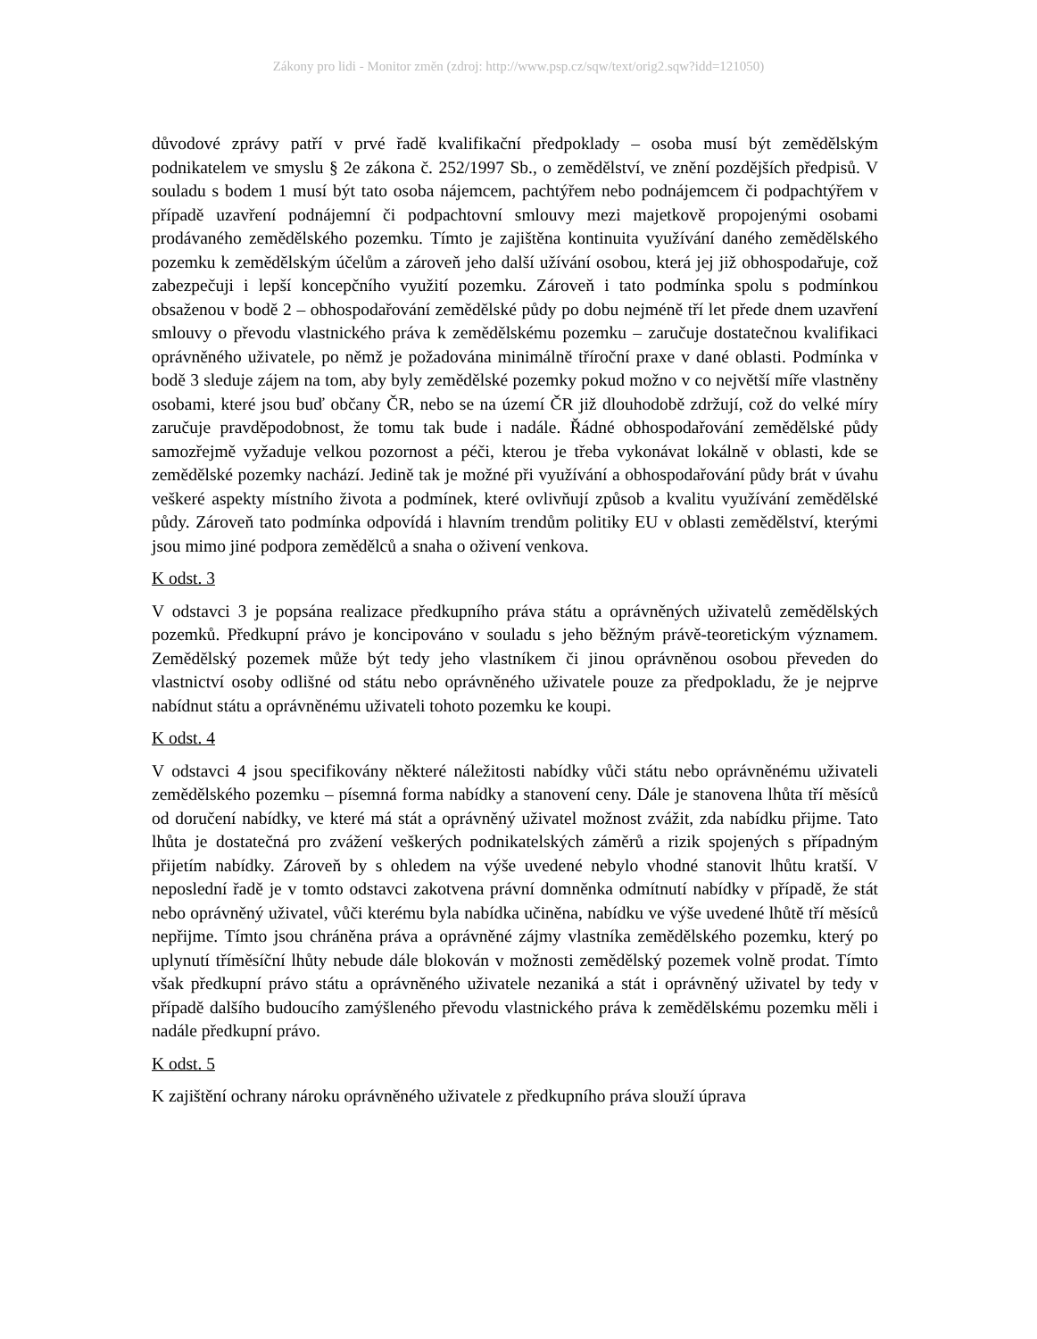Zákony pro lidi - Monitor změn (zdroj: http://www.psp.cz/sqw/text/orig2.sqw?idd=121050)
důvodové zprávy patří v prvé řadě kvalifikační předpoklady – osoba musí být zemědělským podnikatelem ve smyslu § 2e zákona č. 252/1997 Sb., o zemědělství, ve znění pozdějších předpisů. V souladu s bodem 1 musí být tato osoba nájemcem, pachtýřem nebo podnájemcem či podpachtýřem v případě uzavření podnájemní či podpachtovní smlouvy mezi majetkově propojenými osobami prodávaného zemědělského pozemku. Tímto je zajištěna kontinuita využívání daného zemědělského pozemku k zemědělským účelům a zároveň jeho další užívání osobou, která jej již obhospodařuje, což zabezpečuji i lepší koncepčního využití pozemku. Zároveň i tato podmínka spolu s podmínkou obsaženou v bodě 2 – obhospodařování zemědělské půdy po dobu nejméně tří let přede dnem uzavření smlouvy o převodu vlastnického práva k zemědělskému pozemku – zaručuje dostatečnou kvalifikaci oprávněného uživatele, po němž je požadována minimálně tříroční praxe v dané oblasti. Podmínka v bodě 3 sleduje zájem na tom, aby byly zemědělské pozemky pokud možno v co největší míře vlastněny osobami, které jsou buď občany ČR, nebo se na území ČR již dlouhodobě zdržují, což do velké míry zaručuje pravděpodobnost, že tomu tak bude i nadále. Řádné obhospodařování zemědělské půdy samozřejmě vyžaduje velkou pozornost a péči, kterou je třeba vykonávat lokálně v oblasti, kde se zemědělské pozemky nachází. Jedině tak je možné při využívání a obhospodařování půdy brát v úvahu veškeré aspekty místního života a podmínek, které ovlivňují způsob a kvalitu využívání zemědělské půdy. Zároveň tato podmínka odpovídá i hlavním trendům politiky EU v oblasti zemědělství, kterými jsou mimo jiné podpora zemědělců a snaha o oživení venkova.
K odst. 3
V odstavci 3 je popsána realizace předkupního práva státu a oprávněných uživatelů zemědělských pozemků. Předkupní právo je koncipováno v souladu s jeho běžným právě-teoretickým významem. Zemědělský pozemek může být tedy jeho vlastníkem či jinou oprávněnou osobou převeden do vlastnictví osoby odlišné od státu nebo oprávněného uživatele pouze za předpokladu, že je nejprve nabídnut státu a oprávněnému uživateli tohoto pozemku ke koupi.
K odst. 4
V odstavci 4 jsou specifikovány některé náležitosti nabídky vůči státu nebo oprávněnému uživateli zemědělského pozemku – písemná forma nabídky a stanovení ceny. Dále je stanovena lhůta tří měsíců od doručení nabídky, ve které má stát a oprávněný uživatel možnost zvážit, zda nabídku přijme. Tato lhůta je dostatečná pro zvážení veškerých podnikatelských záměrů a rizik spojených s případným přijetím nabídky. Zároveň by s ohledem na výše uvedené nebylo vhodné stanovit lhůtu kratší. V neposlední řadě je v tomto odstavci zakotvena právní domněnka odmítnutí nabídky v případě, že stát nebo oprávněný uživatel, vůči kterému byla nabídka učiněna, nabídku ve výše uvedené lhůtě tří měsíců nepřijme. Tímto jsou chráněna práva a oprávněné zájmy vlastníka zemědělského pozemku, který po uplynutí tříměsíční lhůty nebude dále blokován v možnosti zemědělský pozemek volně prodat. Tímto však předkupní právo státu a oprávněného uživatele nezaniká a stát i oprávněný uživatel by tedy v případě dalšího budoucího zamýšleného převodu vlastnického práva k zemědělskému pozemku měli i nadále předkupní právo.
K odst. 5
K zajištění ochrany nároku oprávněného uživatele z předkupního práva slouží úprava